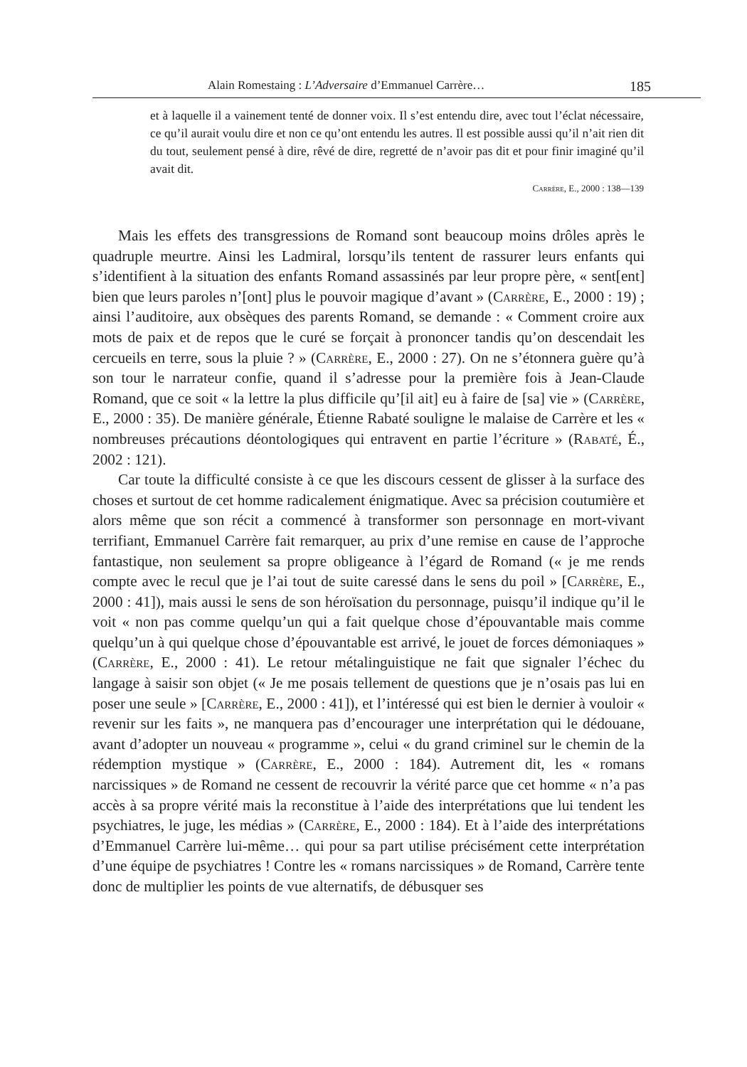Alain Romestaing : L’Adversaire d’Emmanuel Carrère… 185
et à laquelle il a vainement tenté de donner voix. Il s’est entendu dire, avec tout l’éclat nécessaire, ce qu’il aurait voulu dire et non ce qu’ont entendu les autres. Il est possible aussi qu’il n’ait rien dit du tout, seulement pensé à dire, rêvé de dire, regretté de n’avoir pas dit et pour finir imaginé qu’il avait dit.
Carrère, E., 2000 : 138—139
Mais les effets des transgressions de Romand sont beaucoup moins drôles après le quadruple meurtre. Ainsi les Ladmiral, lorsqu’ils tentent de rassurer leurs enfants qui s’identifient à la situation des enfants Romand assassinés par leur propre père, « sent[ent] bien que leurs paroles n’[ont] plus le pouvoir magique d’avant » (Carrère, E., 2000 : 19) ; ainsi l’auditoire, aux obsèques des parents Romand, se demande : « Comment croire aux mots de paix et de repos que le curé se forçait à prononcer tandis qu’on descendait les cercueils en terre, sous la pluie ? » (Carrère, E., 2000 : 27). On ne s’étonnera guère qu’à son tour le narrateur confie, quand il s’adresse pour la première fois à Jean-Claude Romand, que ce soit « la lettre la plus difficile qu’[il ait] eu à faire de [sa] vie » (Carrère, E., 2000 : 35). De manière générale, Étienne Rabaté souligne le malaise de Carrère et les « nombreuses précautions déontologiques qui entravent en partie l’écriture » (Rabaté, É., 2002 : 121).
Car toute la difficulté consiste à ce que les discours cessent de glisser à la surface des choses et surtout de cet homme radicalement énigmatique. Avec sa précision coutumière et alors même que son récit a commencé à transformer son personnage en mort-vivant terrifiant, Emmanuel Carrère fait remarquer, au prix d’une remise en cause de l’approche fantastique, non seulement sa propre obligeance à l’égard de Romand (« je me rends compte avec le recul que je l’ai tout de suite caressé dans le sens du poil » [Carrère, E., 2000 : 41]), mais aussi le sens de son héroïsation du personnage, puisqu’il indique qu’il le voit « non pas comme quelqu’un qui a fait quelque chose d’épouvantable mais comme quelqu’un à qui quelque chose d’épouvantable est arrivé, le jouet de forces démoniaques » (Carrère, E., 2000 : 41). Le retour métalinguistique ne fait que signaler l’échec du langage à saisir son objet (« Je me posais tellement de questions que je n’osais pas lui en poser une seule » [Carrère, E., 2000 : 41]), et l’intéressé qui est bien le dernier à vouloir « revenir sur les faits », ne manquera pas d’encourager une interprétation qui le dédouane, avant d’adopter un nouveau « programme », celui « du grand criminel sur le chemin de la rédemption mystique » (Carrère, E., 2000 : 184). Autrement dit, les « romans narcissiques » de Romand ne cessent de recouvrir la vérité parce que cet homme « n’a pas accès à sa propre vérité mais la reconstitue à l’aide des interprétations que lui tendent les psychiatres, le juge, les médias » (Carrère, E., 2000 : 184). Et à l’aide des interprétations d’Emmanuel Carrère lui-même… qui pour sa part utilise précisément cette interprétation d’une équipe de psychiatres ! Contre les « romans narcissiques » de Romand, Carrère tente donc de multiplier les points de vue alternatifs, de débusquer ses